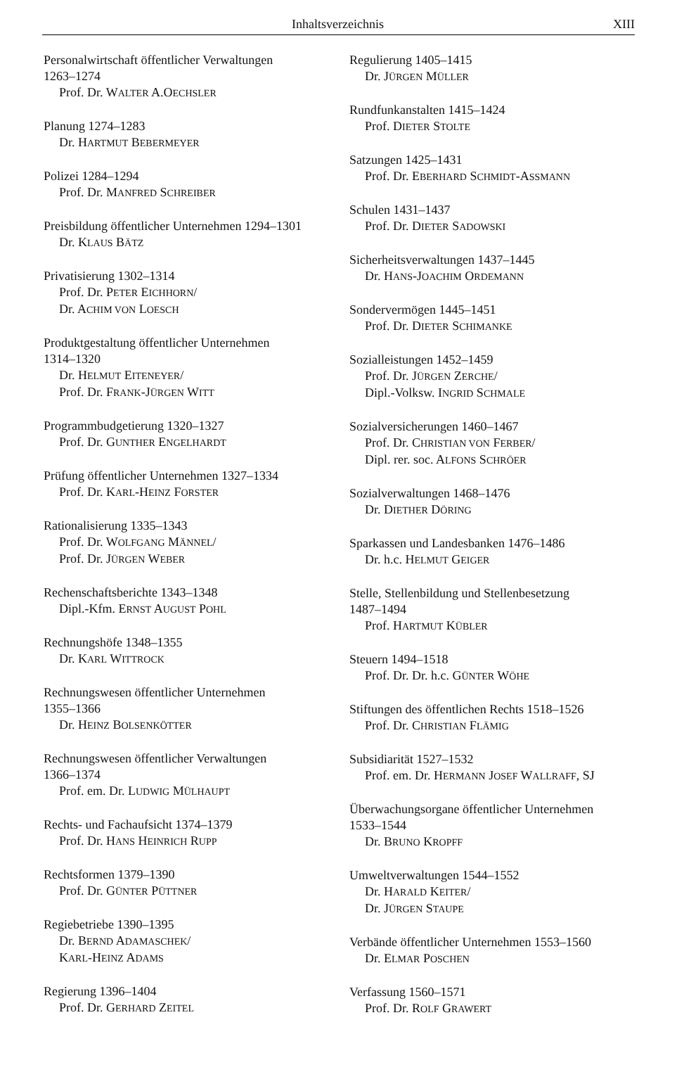Inhaltsverzeichnis XIII
Personalwirtschaft öffentlicher Verwaltungen
1263–1274
Prof. Dr. WALTER A.OECHSLER
Planung 1274–1283
Dr. HARTMUT BEBERMEYER
Polizei 1284–1294
Prof. Dr. MANFRED SCHREIBER
Preisbildung öffentlicher Unternehmen 1294–1301
Dr. KLAUS BÄTZ
Privatisierung 1302–1314
Prof. Dr. PETER EICHHORN/
Dr. ACHIM VON LOESCH
Produktgestaltung öffentlicher Unternehmen
1314–1320
Dr. HELMUT EITENEYER/
Prof. Dr. FRANK-JÜRGEN WITT
Programmbudgetierung 1320–1327
Prof. Dr. GUNTHER ENGELHARDT
Prüfung öffentlicher Unternehmen 1327–1334
Prof. Dr. KARL-HEINZ FORSTER
Rationalisierung 1335–1343
Prof. Dr. WOLFGANG MÄNNEL/
Prof. Dr. JÜRGEN WEBER
Rechenschaftsberichte 1343–1348
Dipl.-Kfm. ERNST AUGUST POHL
Rechnungshöfe 1348–1355
Dr. KARL WITTROCK
Rechnungswesen öffentlicher Unternehmen
1355–1366
Dr. HEINZ BOLSENKÖTTER
Rechnungswesen öffentlicher Verwaltungen
1366–1374
Prof. em. Dr. LUDWIG MÜLHAUPT
Rechts- und Fachaufsicht 1374–1379
Prof. Dr. HANS HEINRICH RUPP
Rechtsformen 1379–1390
Prof. Dr. GÜNTER PÜTTNER
Regiebetriebe 1390–1395
Dr. BERND ADAMASCHEK/
KARL-HEINZ ADAMS
Regierung 1396–1404
Prof. Dr. GERHARD ZEITEL
Regulierung 1405–1415
Dr. JÜRGEN MÜLLER
Rundfunkanstalten 1415–1424
Prof. DIETER STOLTE
Satzungen 1425–1431
Prof. Dr. EBERHARD SCHMIDT-ASSMANN
Schulen 1431–1437
Prof. Dr. DIETER SADOWSKI
Sicherheitsverwaltungen 1437–1445
Dr. HANS-JOACHIM ORDEMANN
Sondervermögen 1445–1451
Prof. Dr. DIETER SCHIMANKE
Sozialleistungen 1452–1459
Prof. Dr. JÜRGEN ZERCHE/
Dipl.-Volksw. INGRID SCHMALE
Sozialversicherungen 1460–1467
Prof. Dr. CHRISTIAN VON FERBER/
Dipl. rer. soc. ALFONS SCHRÖER
Sozialverwaltungen 1468–1476
Dr. DIETHER DÖRING
Sparkassen und Landesbanken 1476–1486
Dr. h.c. HELMUT GEIGER
Stelle, Stellenbildung und Stellenbesetzung
1487–1494
Prof. HARTMUT KÜBLER
Steuern 1494–1518
Prof. Dr. Dr. h.c. GÜNTER WÖHE
Stiftungen des öffentlichen Rechts 1518–1526
Prof. Dr. CHRISTIAN FLÄMIG
Subsidiarität 1527–1532
Prof. em. Dr. HERMANN JOSEF WALLRAFF, SJ
Überwachungsorgane öffentlicher Unternehmen
1533–1544
Dr. BRUNO KROPFF
Umweltverwaltungen 1544–1552
Dr. HARALD KEITER/
Dr. JÜRGEN STAUPE
Verbände öffentlicher Unternehmen 1553–1560
Dr. ELMAR POSCHEN
Verfassung 1560–1571
Prof. Dr. ROLF GRAWERT